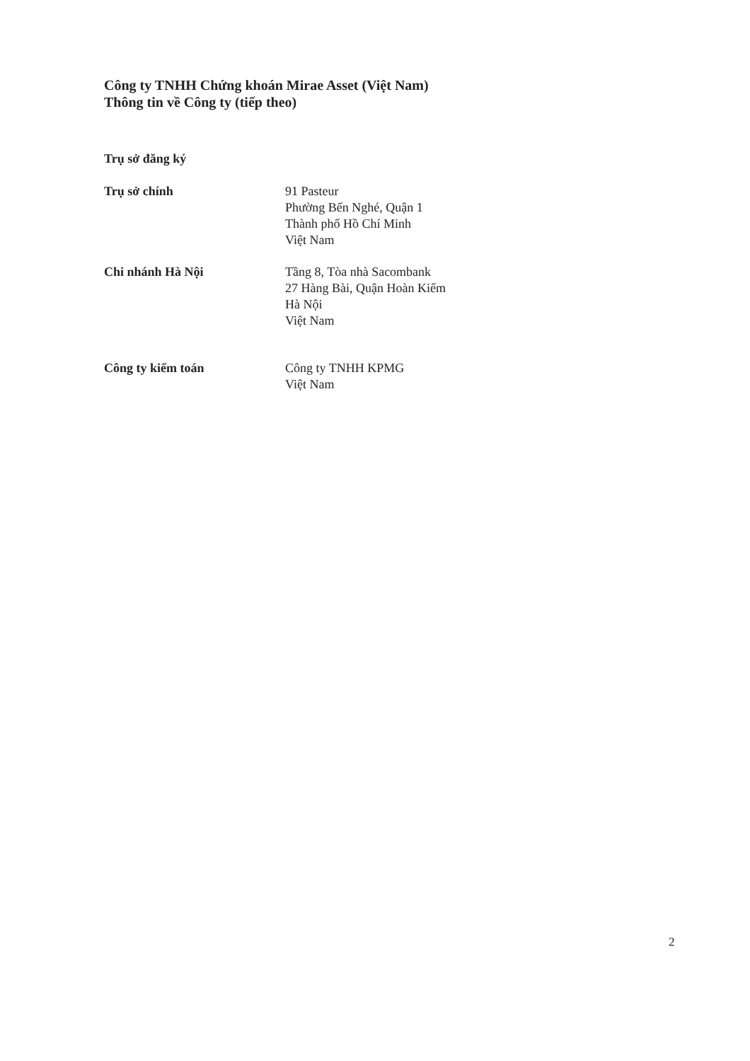Công ty TNHH Chứng khoán Mirae Asset (Việt Nam)
Thông tin về Công ty (tiếp theo)
Trụ sở đăng ký
Trụ sở chính 91 Pasteur
Phường Bến Nghé, Quận 1
Thành phố Hồ Chí Minh
Việt Nam
Chi nhánh Hà Nội Tầng 8, Tòa nhà Sacombank
27 Hàng Bài, Quận Hoàn Kiếm
Hà Nội
Việt Nam
Công ty kiểm toán Công ty TNHH KPMG
Việt Nam
2